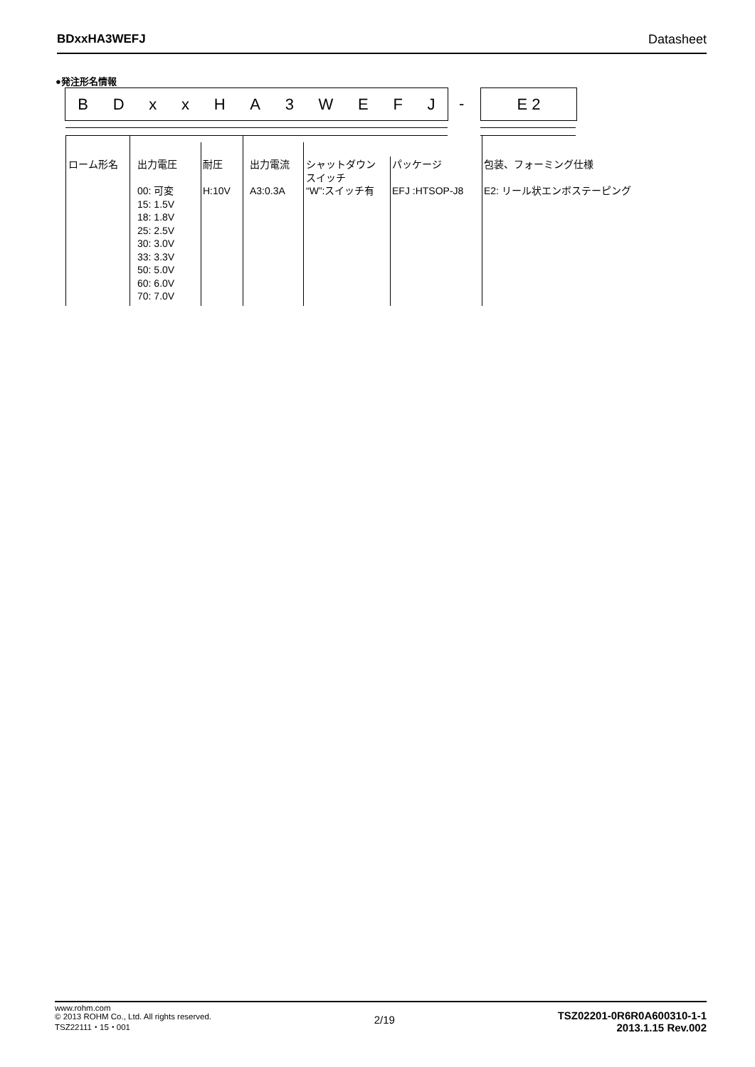BDxxHA3WEFJ Datasheet
●発注形名情報
BDxxHA 3 WEFJ - E 2
ローム形名
出力電圧
00: 可変
15: 1.5V
18: 1.8V
25: 2.5V
30: 3.0V
33: 3.3V
50: 5.0V
60: 6.0V
70: 7.0V
耐圧
H:10V
出力電流
A3:0.3A
シャットダウン
スイッチ
“W”:スイッチ有
パッケージ
EFJ :HTSOP-J8
包装、フォーミング仕様
E2: リール状エンボステーピング
www.rohm.com
© 2013 ROHM Co., Ltd. All rights reserved.
TSZ22111・15・001
2/19
TSZ02201-0R6R0A600310-1-1
2013.1.15 Rev.002